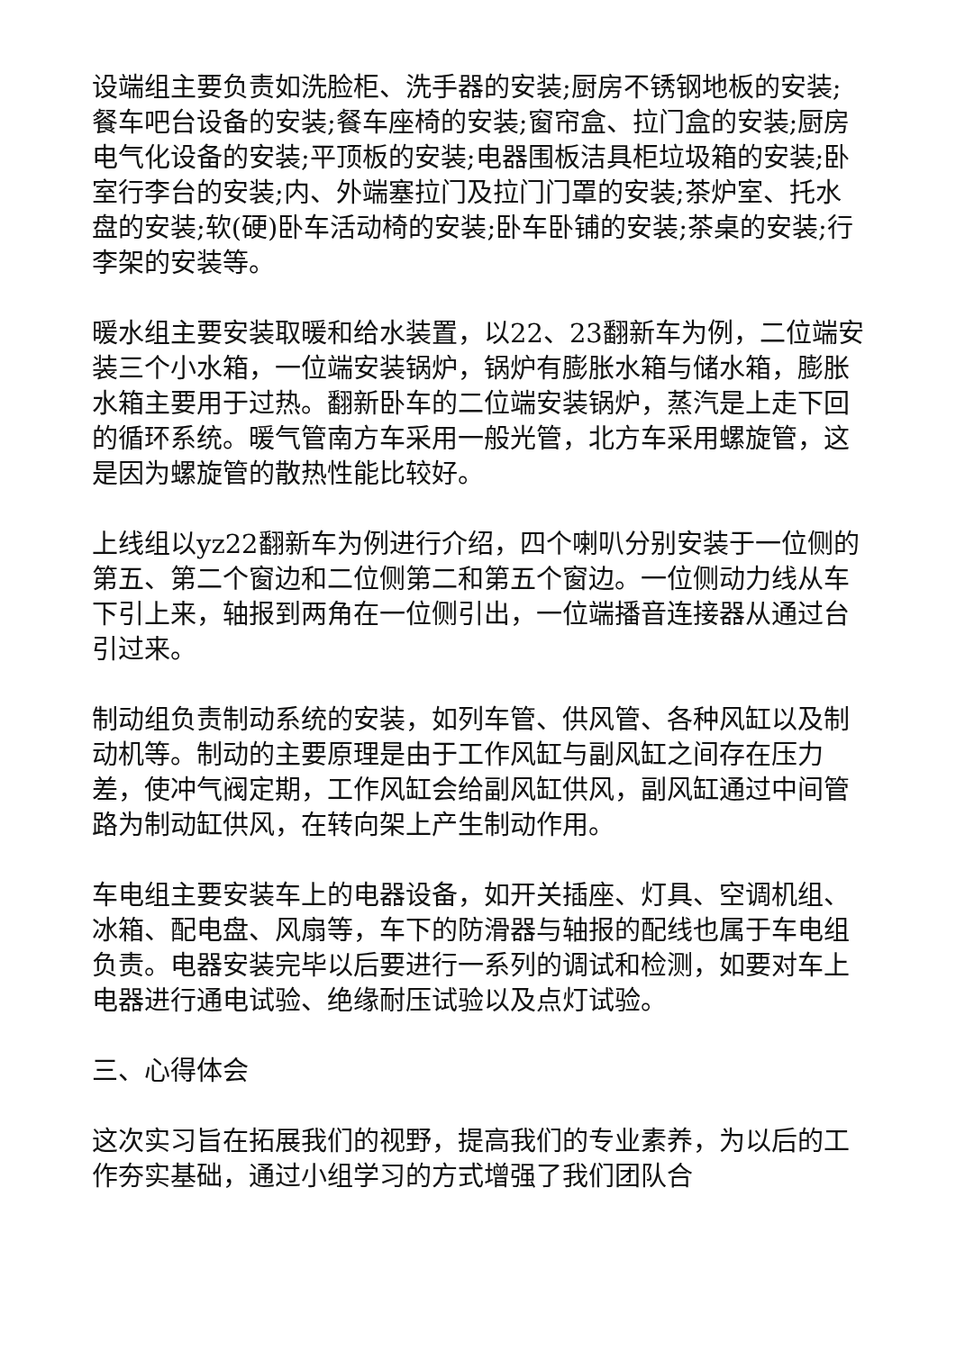设端组主要负责如洗脸柜、洗手器的安装;厨房不锈钢地板的安装;餐车吧台设备的安装;餐车座椅的安装;窗帘盒、拉门盒的安装;厨房电气化设备的安装;平顶板的安装;电器围板洁具柜垃圾箱的安装;卧室行李台的安装;内、外端塞拉门及拉门门罩的安装;茶炉室、托水盘的安装;软(硬)卧车活动椅的安装;卧车卧铺的安装;茶桌的安装;行李架的安装等。
暖水组主要安装取暖和给水装置，以22、23翻新车为例，二位端安装三个小水箱，一位端安装锅炉，锅炉有膨胀水箱与储水箱，膨胀水箱主要用于过热。翻新卧车的二位端安装锅炉，蒸汽是上走下回的循环系统。暖气管南方车采用一般光管，北方车采用螺旋管，这是因为螺旋管的散热性能比较好。
上线组以yz22翻新车为例进行介绍，四个喇叭分别安装于一位侧的第五、第二个窗边和二位侧第二和第五个窗边。一位侧动力线从车下引上来，轴报到两角在一位侧引出，一位端播音连接器从通过台引过来。
制动组负责制动系统的安装，如列车管、供风管、各种风缸以及制动机等。制动的主要原理是由于工作风缸与副风缸之间存在压力差，使冲气阀定期，工作风缸会给副风缸供风，副风缸通过中间管路为制动缸供风，在转向架上产生制动作用。
车电组主要安装车上的电器设备，如开关插座、灯具、空调机组、冰箱、配电盘、风扇等，车下的防滑器与轴报的配线也属于车电组负责。电器安装完毕以后要进行一系列的调试和检测，如要对车上电器进行通电试验、绝缘耐压试验以及点灯试验。
三、心得体会
这次实习旨在拓展我们的视野，提高我们的专业素养，为以后的工作夯实基础，通过小组学习的方式增强了我们团队合